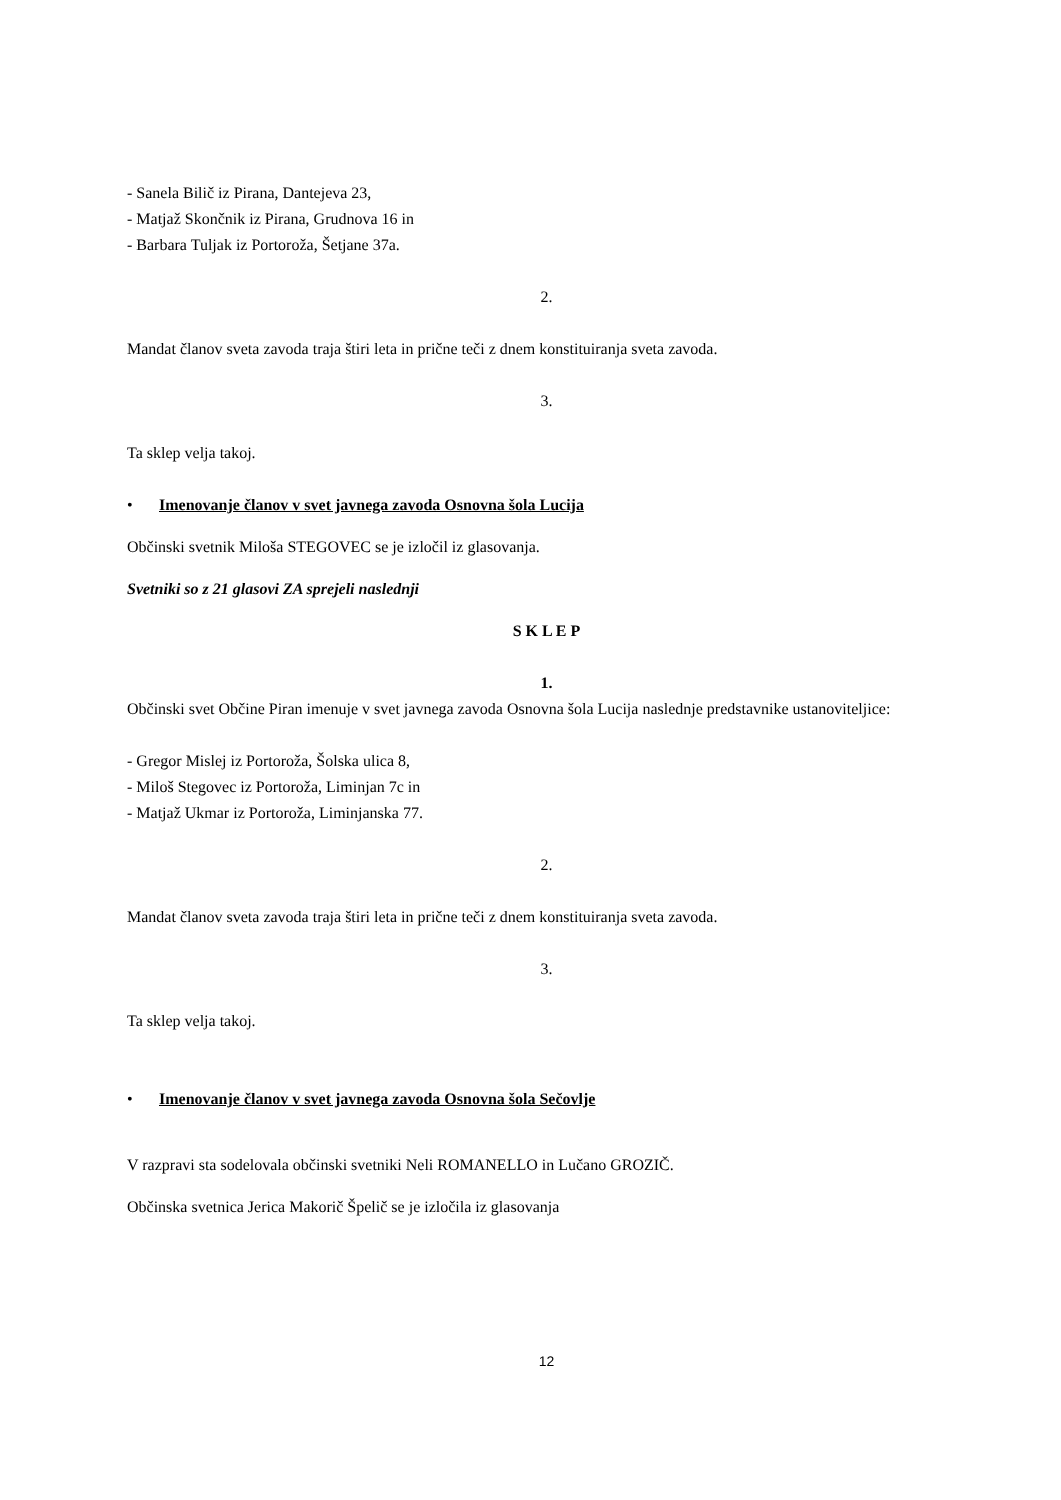- Sanela Bilič iz Pirana, Dantejeva 23,
- Matjaž Skončnik iz Pirana, Grudnova 16 in
- Barbara Tuljak iz Portoroža, Šetjane 37a.
2.
Mandat članov sveta zavoda traja štiri leta in prične teči z dnem konstituiranja sveta zavoda.
3.
Ta sklep velja takoj.
• Imenovanje članov v svet javnega zavoda Osnovna šola Lucija
Občinski svetnik Miloša STEGOVEC se je izločil iz glasovanja.
Svetniki so z 21 glasovi ZA sprejeli naslednji
S K L E P
1.
Občinski svet Občine Piran imenuje v svet javnega zavoda Osnovna šola Lucija naslednje predstavnike ustanoviteljice:
- Gregor Mislej iz Portoroža, Šolska ulica 8,
- Miloš Stegovec iz Portoroža, Liminjan 7c in
- Matjaž Ukmar iz Portoroža, Liminjanska 77.
2.
Mandat članov sveta zavoda traja štiri leta in prične teči z dnem konstituiranja sveta zavoda.
3.
Ta sklep velja takoj.
• Imenovanje članov v svet javnega zavoda Osnovna šola Sečovlje
V razpravi sta sodelovala občinski svetniki Neli ROMANELLO in Lučano GROZIČ.
Občinska svetnica Jerica Makorič Špelič se je izločila iz glasovanja
12